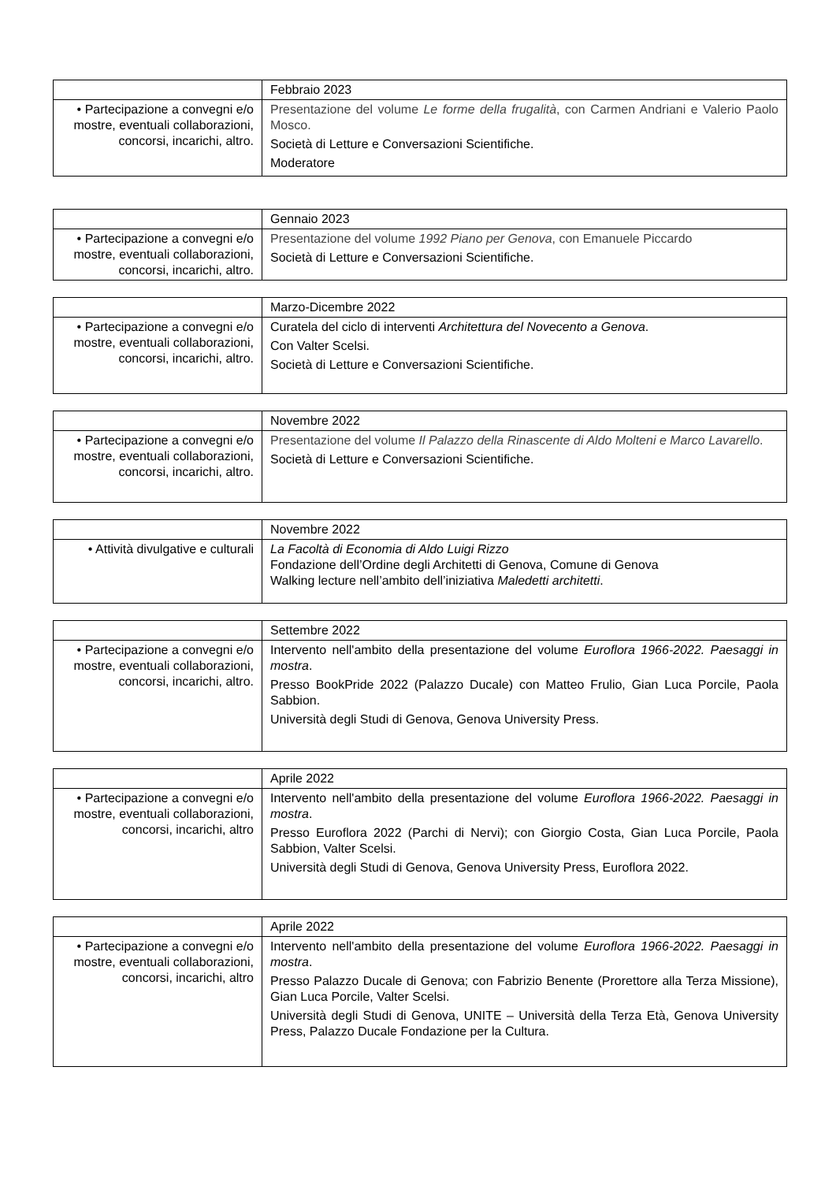| | Febbraio 2023 |
| • Partecipazione a convegni e/o mostre, eventuali collaborazioni, concorsi, incarichi, altro. | Presentazione del volume Le forme della frugalità , con Carmen Andriani e Valerio Paolo Mosco. Società di Letture e Conversazioni Scientifiche. Moderatore |
| | Gennaio 2023 |
| • Partecipazione a convegni e/o mostre, eventuali collaborazioni, concorsi, incarichi, altro. | Presentazione del volume 1992 Piano per Genova , con Emanuele Piccardo Società di Letture e Conversazioni Scientifiche. |
| | Marzo-Dicembre 2022 |
| • Partecipazione a convegni e/o mostre, eventuali collaborazioni, concorsi, incarichi, altro. | Curatela del ciclo di interventi Architettura del Novecento a Genova . Con Valter Scelsi. Società di Letture e Conversazioni Scientifiche. |
| | Novembre 2022 |
| • Partecipazione a convegni e/o mostre, eventuali collaborazioni, concorsi, incarichi, altro. | Presentazione del volume Il Palazzo della Rinascente di Aldo Molteni e Marco Lavarello . Società di Letture e Conversazioni Scientifiche. |
| | Novembre 2022 |
| • Attività divulgative e culturali | La Facoltà di Economia di Aldo Luigi Rizzo Fondazione dell’Ordine degli Architetti di Genova, Comune di Genova Walking lecture nell’ambito dell’iniziativa Maledetti architetti . |
| | Settembre 2022 |
| • Partecipazione a convegni e/o mostre, eventuali collaborazioni, concorsi, incarichi, altro. | Intervento nell'ambito della presentazione del volume Euroflora 1966-2022. Paesaggi in mostra . Presso BookPride 2022 (Palazzo Ducale) con Matteo Frulio, Gian Luca Porcile, Paola Sabbion. Università degli Studi di Genova, Genova University Press. |
| | Aprile 2022 |
| • Partecipazione a convegni e/o mostre, eventuali collaborazioni, concorsi, incarichi, altro | Intervento nell'ambito della presentazione del volume Euroflora 1966-2022. Paesaggi in mostra . Presso Euroflora 2022 (Parchi di Nervi); con Giorgio Costa, Gian Luca Porcile, Paola Sabbion, Valter Scelsi. Università degli Studi di Genova, Genova University Press, Euroflora 2022. |
| | Aprile 2022 |
| • Partecipazione a convegni e/o mostre, eventuali collaborazioni, concorsi, incarichi, altro | Intervento nell'ambito della presentazione del volume Euroflora 1966-2022. Paesaggi in mostra . Presso Palazzo Ducale di Genova; con Fabrizio Benente (Prorettore alla Terza Missione), Gian Luca Porcile, Valter Scelsi. Università degli Studi di Genova, UNITE – Università della Terza Età, Genova University Press, Palazzo Ducale Fondazione per la Cultura. |